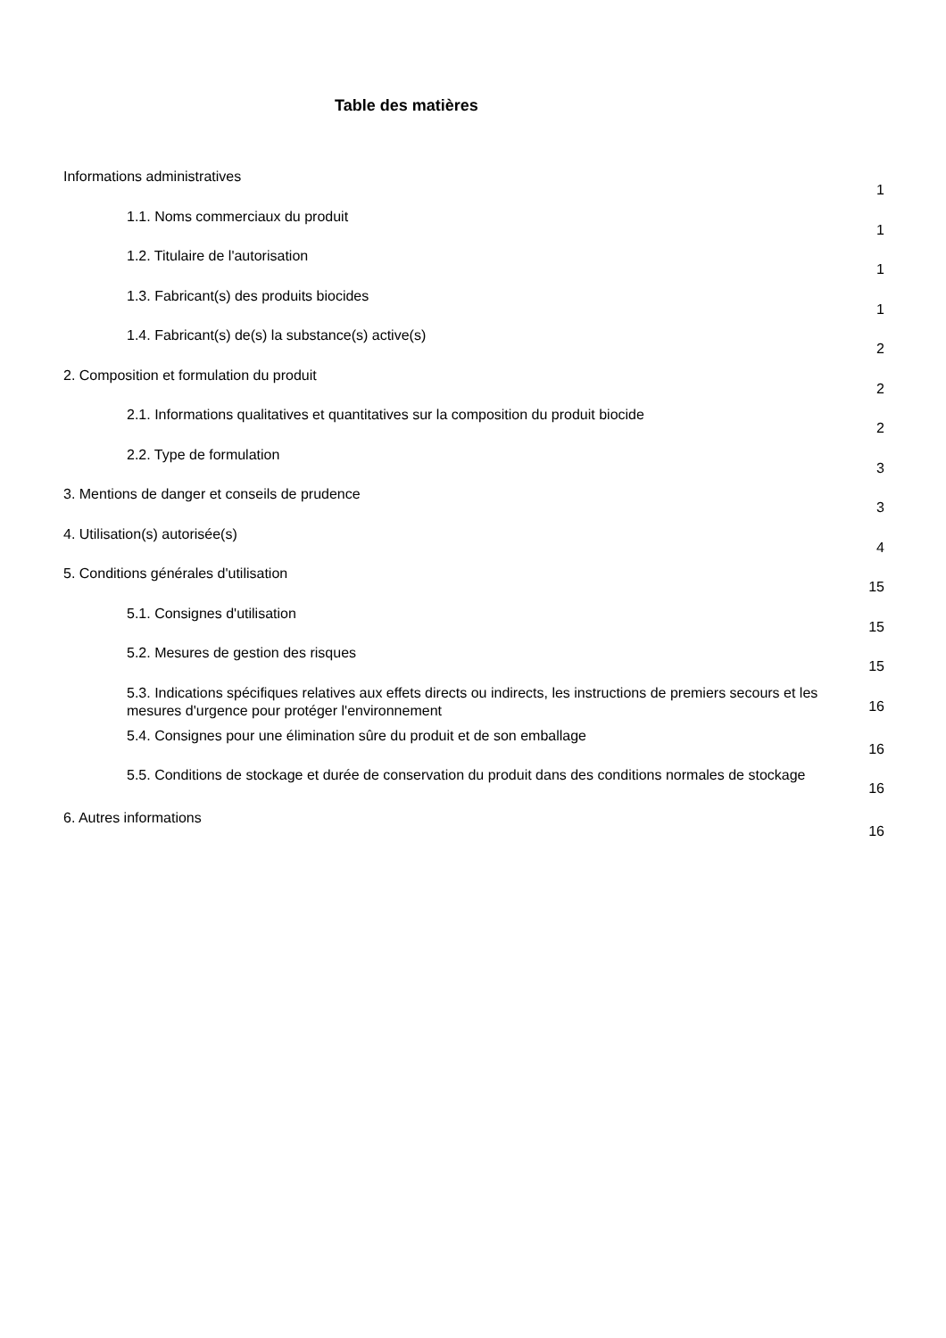Table des matières
Informations administratives
1
1.1. Noms commerciaux du produit
1
1.2. Titulaire de l'autorisation
1
1.3. Fabricant(s) des produits biocides
1
1.4. Fabricant(s) de(s) la substance(s) active(s)
2
2. Composition et formulation du produit
2
2.1. Informations qualitatives et quantitatives sur la composition du produit biocide
2
2.2. Type de formulation
3
3. Mentions de danger et conseils de prudence
3
4. Utilisation(s) autorisée(s)
4
5. Conditions générales d'utilisation
15
5.1. Consignes d'utilisation
15
5.2. Mesures de gestion des risques
15
5.3. Indications spécifiques relatives aux effets directs ou indirects, les instructions de premiers secours et les mesures d'urgence pour protéger l'environnement
16
5.4. Consignes pour une élimination sûre du produit et de son emballage
16
5.5. Conditions de stockage et durée de conservation du produit dans des conditions normales de stockage
16
6. Autres informations
16